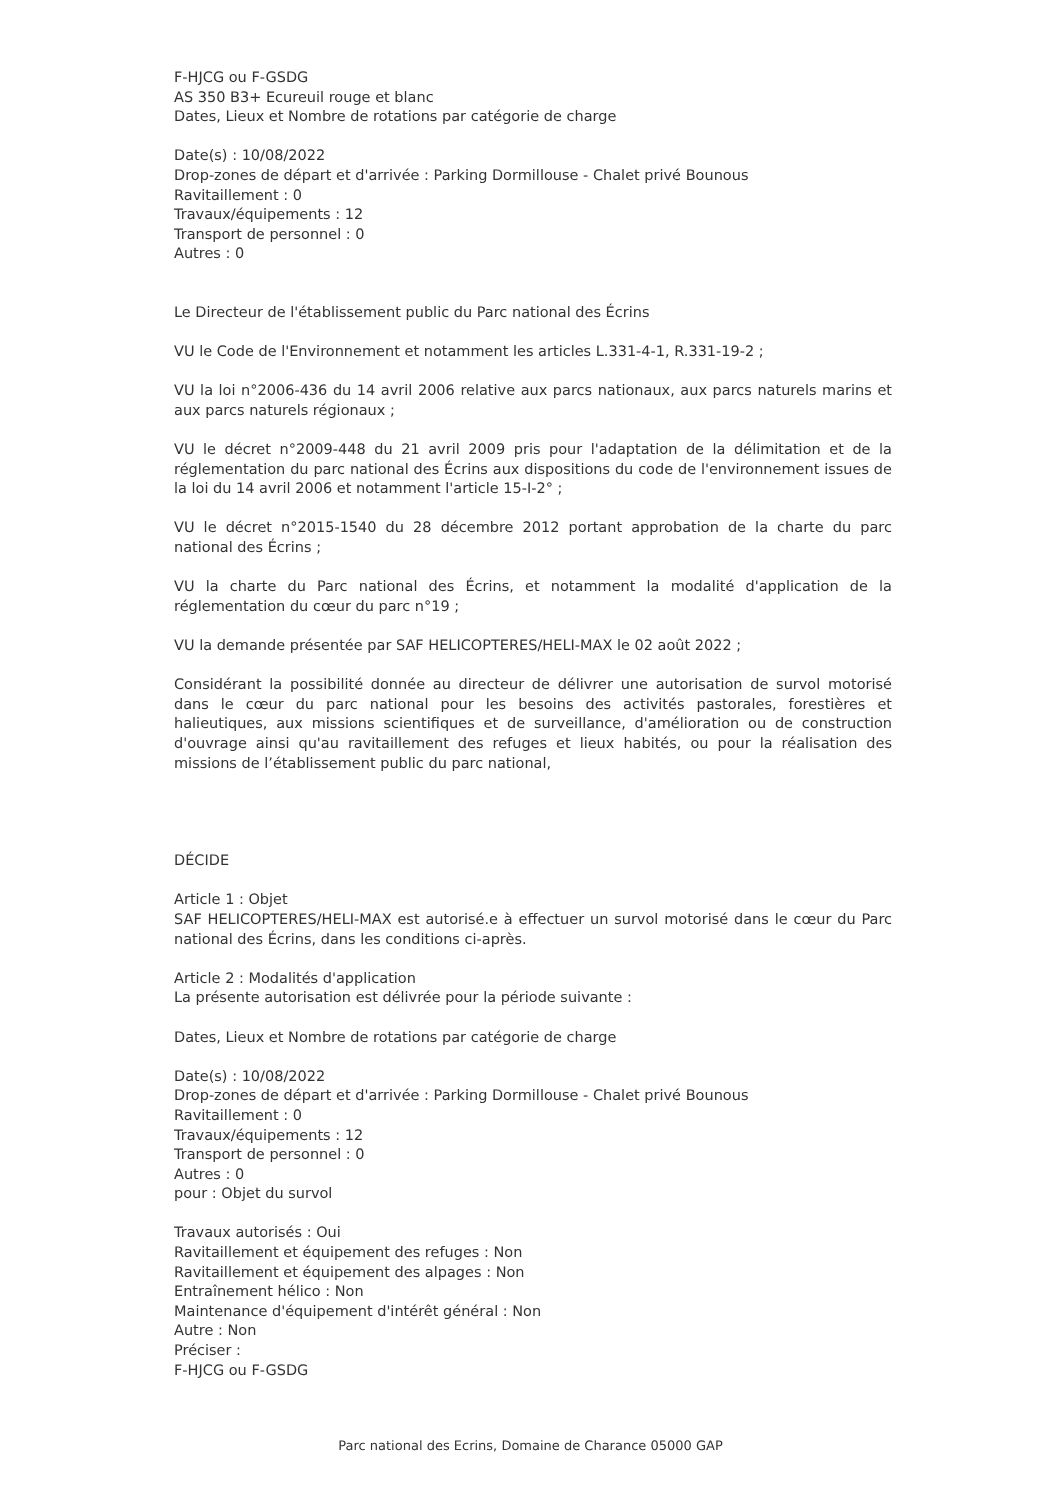F-HJCG ou F-GSDG
AS 350 B3+ Ecureuil rouge et blanc
Dates, Lieux et Nombre de rotations par catégorie de charge
Date(s) : 10/08/2022
Drop-zones de départ et d'arrivée : Parking Dormillouse - Chalet privé Bounous
Ravitaillement : 0
Travaux/équipements : 12
Transport de personnel : 0
Autres : 0
Le Directeur de l'établissement public du Parc national des Écrins
VU le Code de l'Environnement et notamment les articles L.331-4-1, R.331-19-2 ;
VU la loi n°2006-436 du 14 avril 2006 relative aux parcs nationaux, aux parcs naturels marins et aux parcs naturels régionaux ;
VU le décret n°2009-448 du 21 avril 2009 pris pour l'adaptation de la délimitation et de la réglementation du parc national des Écrins aux dispositions du code de l'environnement issues de la loi du 14 avril 2006 et notamment l'article 15-I-2° ;
VU le décret n°2015-1540 du 28 décembre 2012 portant approbation de la charte du parc national des Écrins ;
VU la charte du Parc national des Écrins, et notamment la modalité d'application de la réglementation du cœur du parc n°19 ;
VU la demande présentée par SAF HELICOPTERES/HELI-MAX le 02 août 2022 ;
Considérant la possibilité donnée au directeur de délivrer une autorisation de survol motorisé dans le cœur du parc national pour les besoins des activités pastorales, forestières et halieutiques, aux missions scientifiques et de surveillance, d'amélioration ou de construction d'ouvrage ainsi qu'au ravitaillement des refuges et lieux habités, ou pour la réalisation des missions de l’établissement public du parc national,
DÉCIDE
Article 1 : Objet
SAF HELICOPTERES/HELI-MAX est autorisé.e à effectuer un survol motorisé dans le cœur du Parc national des Écrins, dans les conditions ci-après.
Article 2 : Modalités d'application
La présente autorisation est délivrée pour la période suivante :
Dates, Lieux et Nombre de rotations par catégorie de charge
Date(s) : 10/08/2022
Drop-zones de départ et d'arrivée : Parking Dormillouse - Chalet privé Bounous
Ravitaillement : 0
Travaux/équipements : 12
Transport de personnel : 0
Autres : 0
pour : Objet du survol
Travaux autorisés : Oui
Ravitaillement et équipement des refuges : Non
Ravitaillement et équipement des alpages : Non
Entraînement hélico : Non
Maintenance d'équipement d'intérêt général : Non
Autre : Non
Préciser :
F-HJCG ou F-GSDG
Parc national des Ecrins, Domaine de Charance 05000 GAP